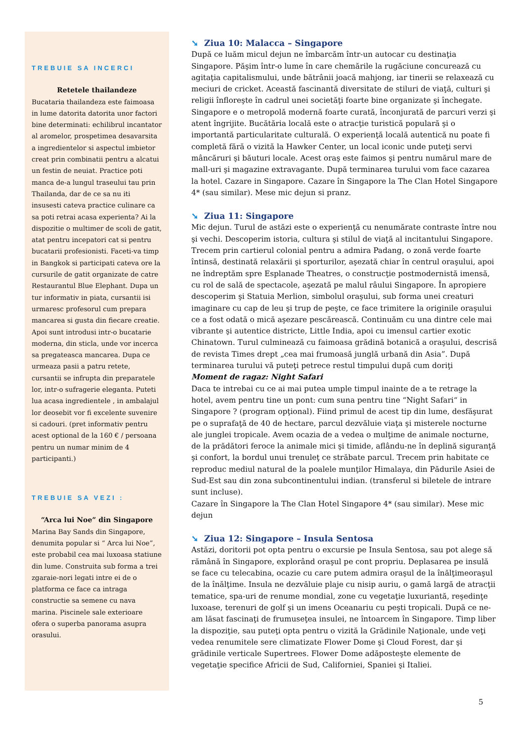TREBUIE SA INCERCI
Retetele thailandeze
Bucataria thailandeza este faimoasa in lume datorita datorita unor factori bine determinati: echilibrul incantator al aromelor, prospetimea desavarsita a ingredientelor si aspectul imbietor creat prin combinatii pentru a alcatui un festin de neuiat. Practice poti manca de-a lungul traseului tau prin Thailanda, dar de ce sa nu iti insusesti cateva practice culinare ca sa poti retrai acasa experienta? Ai la dispozitie o multimer de scoli de gatit, atat pentru incepatori cat si pentru bucatarii profesionisti. Faceti-va timp in Bangkok si participati cateva ore la cursurile de gatit organizate de catre Restaurantul Blue Elephant. Dupa un tur informativ in piata, cursantii isi urmaresc profesorul cum prepara mancarea si gusta din fiecare creatie. Apoi sunt introdusi intr-o bucatarie moderna, din sticla, unde vor incerca sa pregateasca mancarea. Dupa ce urmeaza pasii a patru retete, cursantii se infrupta din preparatele lor, intr-o sufragerie eleganta. Puteti lua acasa ingredientele , in ambalajul lor deosebit vor fi excelente suvenire si cadouri. (pret informativ pentru acest optional de la 160 € / persoana pentru un numar minim de 4 participanti.)
TREBUIE SA VEZI :
“Arca lui Noe” din Singapore
Marina Bay Sands din Singapore, denumita popular si “ Arca lui Noe”, este probabil cea mai luxoasa statiune din lume. Construita sub forma a trei zgaraie-nori legati intre ei de o platforma ce face ca intraga constructie sa semene cu nava marina. Piscinele sale exterioare ofera o superba panorama asupra orasului.
➘ Ziua 10: Malacca – Singapore
După ce luăm micul dejun ne îmbarcăm într-un autocar cu destinaţia Singapore. Păşim într-o lume în care chemările la rugăciune concurează cu agitaţia capitalismului, unde bătrânii joacă mahjong, iar tinerii se relaxează cu meciuri de cricket. Această fascinantă diversitate de stiluri de viaţă, culturi şi religii înfloreşte în cadrul unei societăţi foarte bine organizate şi închegate. Singapore e o metropolă modernă foarte curată, înconjurată de parcuri verzi şi atent îngrijite. Bucătăria locală este o atracţie turistică populară şi o importantă particularitate culturală. O experienţă locală autentică nu poate fi completă fără o vizită la Hawker Center, un local iconic unde puteţi servi mâncăruri şi băuturi locale. Acest oraş este faimos şi pentru numărul mare de mall-uri şi magazine extravagante. După terminarea turului vom face cazarea la hotel. Cazare in Singapore. Cazare în Singapore la The Clan Hotel Singapore 4* (sau similar). Mese mic dejun si pranz.
➘ Ziua 11: Singapore
Mic dejun. Turul de astăzi este o experienţă cu nenumărate contraste între nou şi vechi. Descoperim istoria, cultura şi stilul de viaţă al incitantului Singapore. Trecem prin cartierul colonial pentru a admira Padang, o zonă verde foarte întinsă, destinată relaxării şi sporturilor, aşezată chiar în centrul oraşului, apoi ne îndreptăm spre Esplanade Theatres, o construcţie postmodernistă imensă, cu rol de sală de spectacole, aşezată pe malul râului Singapore. În apropiere descoperim şi Statuia Merlion, simbolul oraşului, sub forma unei creaturi imaginare cu cap de leu şi trup de peşte, ce face trimitere la originile oraşului ce a fost odată o mică aşezare pescărească. Continuăm cu una dintre cele mai vibrante şi autentice districte, Little India, apoi cu imensul cartier exotic Chinatown. Turul culminează cu faimoasa grădină botanică a oraşului, descrisă de revista Times drept „cea mai frumoasă junglă urbană din Asia”. După terminarea turului vă puteţi petrece restul timpului după cum doriţi
Moment de ragaz: Night Safari
Daca te intrebai cu ce ai mai putea umple timpul inainte de a te retrage la hotel, avem pentru tine un pont: cum suna pentru tine “Night Safari“ in Singapore ? (program opţional). Fiind primul de acest tip din lume, desfăşurat pe o suprafaţă de 40 de hectare, parcul dezvăluie viaţa şi misterele nocturne ale junglei tropicale. Avem ocazia de a vedea o mulţime de animale nocturne, de la prădători feroce la animale mici şi timide, aflându-ne în deplină siguranţă şi confort, la bordul unui trenuleţ ce străbate parcul. Trecem prin habitate ce reproduc mediul natural de la poalele munţilor Himalaya, din Pădurile Asiei de Sud-Est sau din zona subcontinentului indian. (transferul si biletele de intrare sunt incluse).
Cazare în Singapore la The Clan Hotel Singapore 4* (sau similar). Mese mic dejun
➘ Ziua 12: Singapore – Insula Sentosa
Astăzi, doritorii pot opta pentru o excursie pe Insula Sentosa, sau pot alege să rămână în Singapore, explorând oraşul pe cont propriu. Deplasarea pe insulă se face cu telecabina, ocazie cu care putem admira oraşul de la înălţimeoraşul de la înălţime. Insula ne dezvăluie plaje cu nisip auriu, o gamă largă de atracţii tematice, spa-uri de renume mondial, zone cu vegetaţie luxuriantă, reşedinţe luxoase, terenuri de golf şi un imens Oceanariu cu peşti tropicali. După ce ne-am lăsat fascinaţi de frumuseţea insulei, ne întoarcem în Singapore. Timp liber la dispoziţie, sau puteţi opta pentru o vizită la Grădinile Naţionale, unde veţi vedea renumitele sere climatizate Flower Dome şi Cloud Forest, dar şi grădinile verticale Supertrees. Flower Dome adăposteşte elemente de vegetaţie specifice Africii de Sud, Californiei, Spaniei şi Italiei.
5